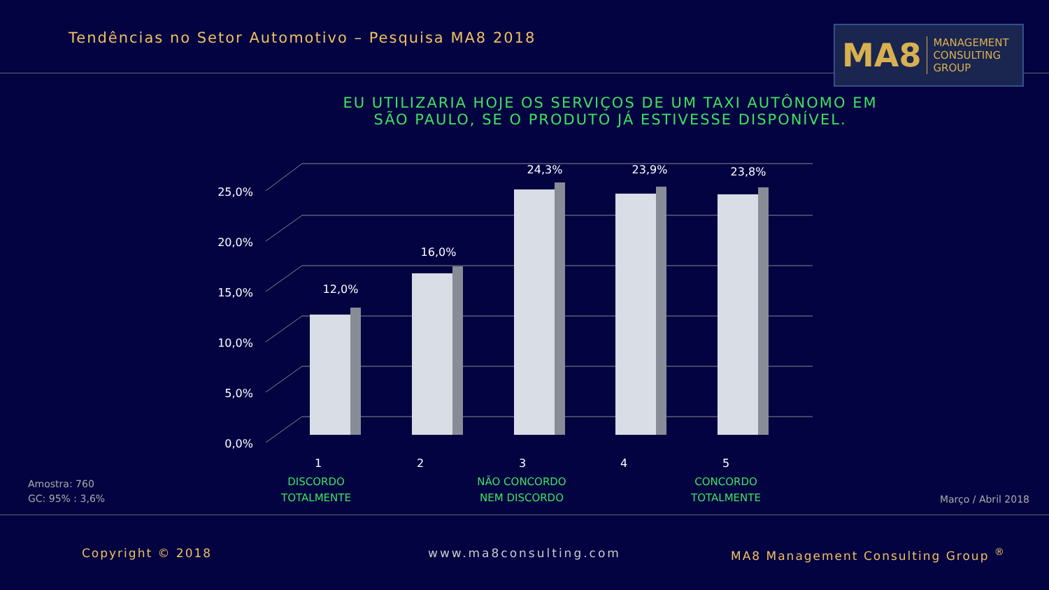Tendências no Setor Automotivo – Pesquisa MA8 2018
MA8 MANAGEMENT
CONSULTING GROUP
EU UTILIZARIA HOJE OS SERVIÇOS DE UM TAXI AUTÔNOMO EM
SÃO PAULO, SE O PRODUTO JÁ ESTIVESSE DISPONÍVEL.
0,0%
5,0%
10,0%
15,0%
20,0%
25,0%
12,0%
16,0%
24,3%
23,9%
23,8%
1
2
3
4
5
DISCORDO
TOTALMENTE
NÃO CONCORDO
NEM DISCORDO
CONCORDO
TOTALMENTE
Amostra: 760
GC: 95% : 3,6%
Março / Abril 2018
Copyright © 2018 www.ma8consulting.com
MA8 Management Consulting Group <sup>®</sup>